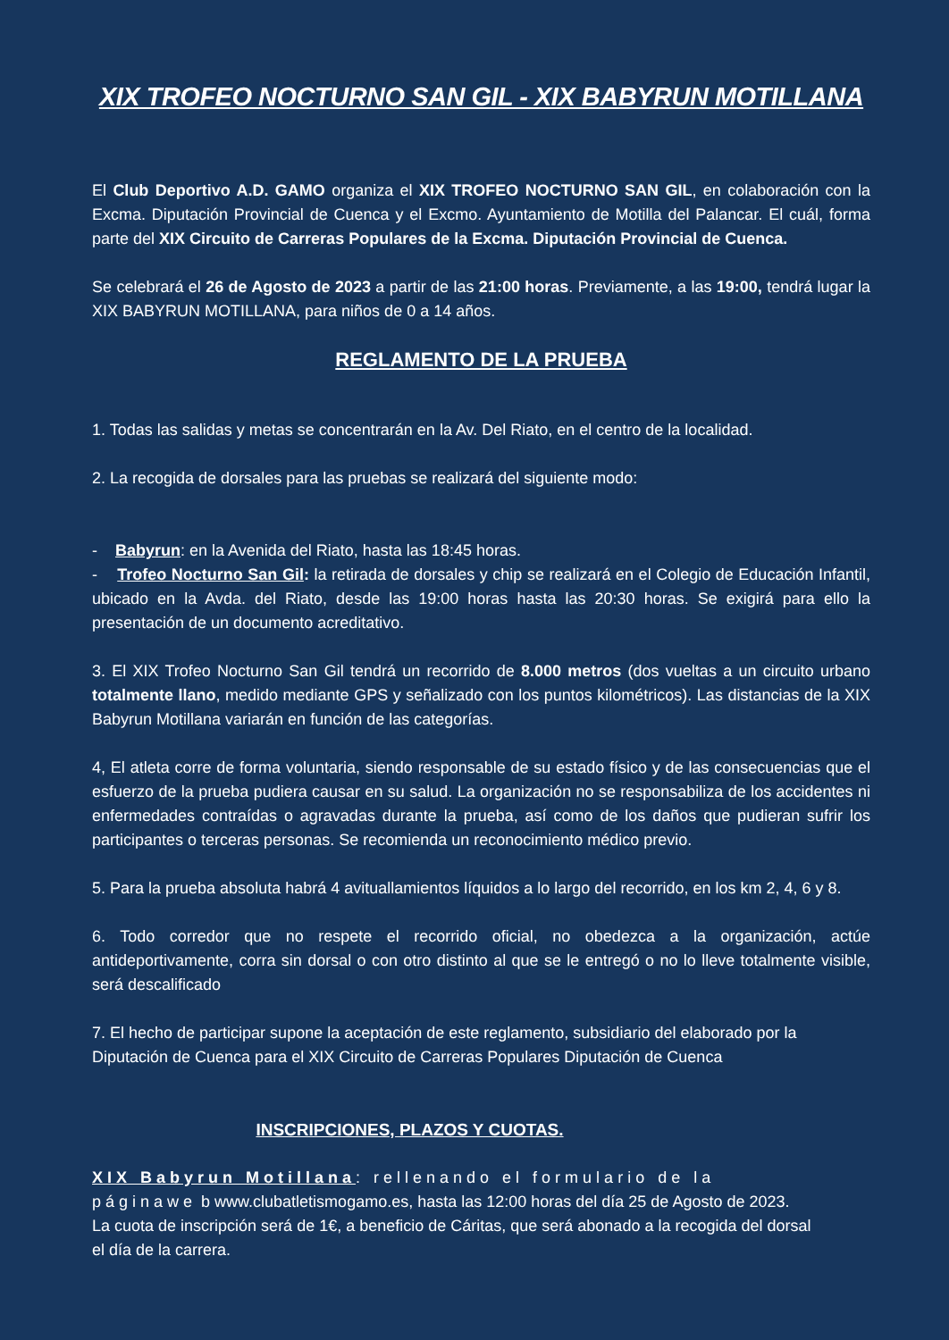XIX TROFEO NOCTURNO SAN GIL - XIX BABYRUN MOTILLANA
El Club Deportivo A.D. GAMO organiza el XIX TROFEO NOCTURNO SAN GIL, en colaboración con la Excma. Diputación Provincial de Cuenca y el Excmo. Ayuntamiento de Motilla del Palancar. El cuál, forma parte del XIX Circuito de Carreras Populares de la Excma. Diputación Provincial de Cuenca.
Se celebrará el 26 de Agosto de 2023 a partir de las 21:00 horas. Previamente, a las 19:00, tendrá lugar la XIX BABYRUN MOTILLANA, para niños de 0 a 14 años.
REGLAMENTO DE LA PRUEBA
1. Todas las salidas y metas se concentrarán en la Av. Del Riato, en el centro de la localidad.
2. La recogida de dorsales para las pruebas se realizará del siguiente modo:
- Babyrun: en la Avenida del Riato, hasta las 18:45 horas.
- Trofeo Nocturno San Gil: la retirada de dorsales y chip se realizará en el Colegio de Educación Infantil, ubicado en la Avda. del Riato, desde las 19:00 horas hasta las 20:30 horas. Se exigirá para ello la presentación de un documento acreditativo.
3. El XIX Trofeo Nocturno San Gil tendrá un recorrido de 8.000 metros (dos vueltas a un circuito urbano totalmente llano, medido mediante GPS y señalizado con los puntos kilométricos). Las distancias de la XIX Babyrun Motillana variarán en función de las categorías.
4, El atleta corre de forma voluntaria, siendo responsable de su estado físico y de las consecuencias que el esfuerzo de la prueba pudiera causar en su salud. La organización no se responsabiliza de los accidentes ni enfermedades contraídas o agravadas durante la prueba, así como de los daños que pudieran sufrir los participantes o terceras personas. Se recomienda un reconocimiento médico previo.
5. Para la prueba absoluta habrá 4 avituallamientos líquidos a lo largo del recorrido, en los km 2, 4, 6 y 8.
6. Todo corredor que no respete el recorrido oficial, no obedezca a la organización, actúe antideportivamente, corra sin dorsal o con otro distinto al que se le entregó o no lo lleve totalmente visible, será descalificado
7. El hecho de participar supone la aceptación de este reglamento, subsidiario del elaborado por la
Diputación de Cuenca para el XIX Circuito de Carreras Populares Diputación de Cuenca
INSCRIPCIONES, PLAZOS Y CUOTAS.
XIX Babyrun Motillana: rellenando el formulario de la páginawe b www.clubatletismogamo.es, hasta las 12:00 horas del día 25 de Agosto de 2023.
La cuota de inscripción será de 1€, a beneficio de Cáritas, que será abonado a la recogida del dorsal el día de la carrera.